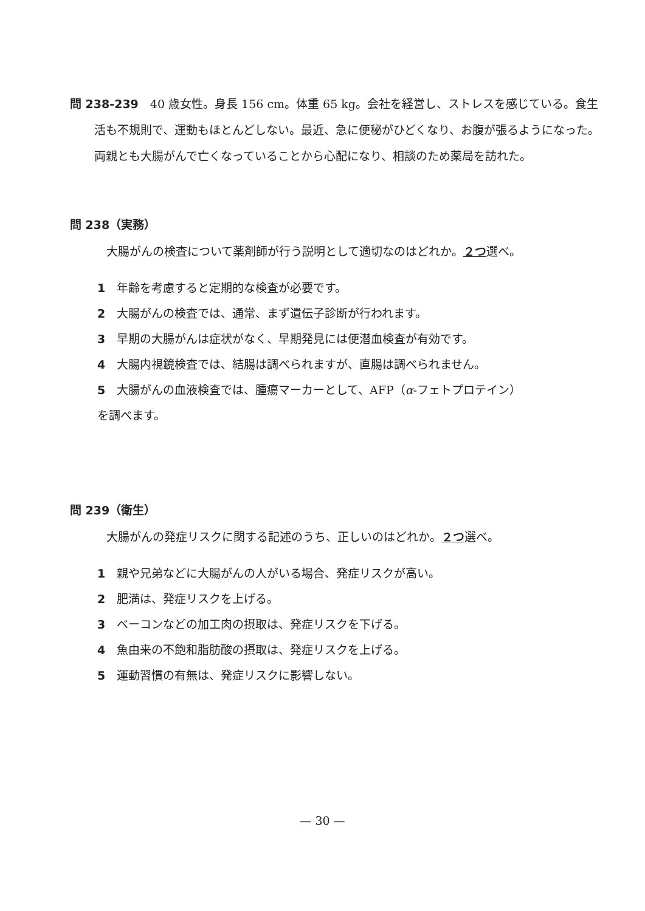問 238-239　40 歳女性。身長 156 cm。体重 65 kg。会社を経営し、ストレスを感じている。食生活も不規則で、運動もほとんどしない。最近、急に便秘がひどくなり、お腹が張るようになった。両親とも大腸がんで亡くなっていることから心配になり、相談のため薬局を訪れた。
問 238（実務）
大腸がんの検査について薬剤師が行う説明として適切なのはどれか。２つ選べ。
1 年齢を考慮すると定期的な検査が必要です。
2 大腸がんの検査では、通常、まず遺伝子診断が行われます。
3 早期の大腸がんは症状がなく、早期発見には便潜血検査が有効です。
4 大腸内視鏡検査では、結腸は調べられますが、直腸は調べられません。
5 大腸がんの血液検査では、腫瘍マーカーとして、AFP（α-フェトプロテイン）
を調べます。
問 239（衛生）
大腸がんの発症リスクに関する記述のうち、正しいのはどれか。２つ選べ。
1 親や兄弟などに大腸がんの人がいる場合、発症リスクが高い。
2 肥満は、発症リスクを上げる。
3 ベーコンなどの加工肉の摂取は、発症リスクを下げる。
4 魚由来の不飽和脂肪酸の摂取は、発症リスクを上げる。
5 運動習慣の有無は、発症リスクに影響しない。
— 30 —